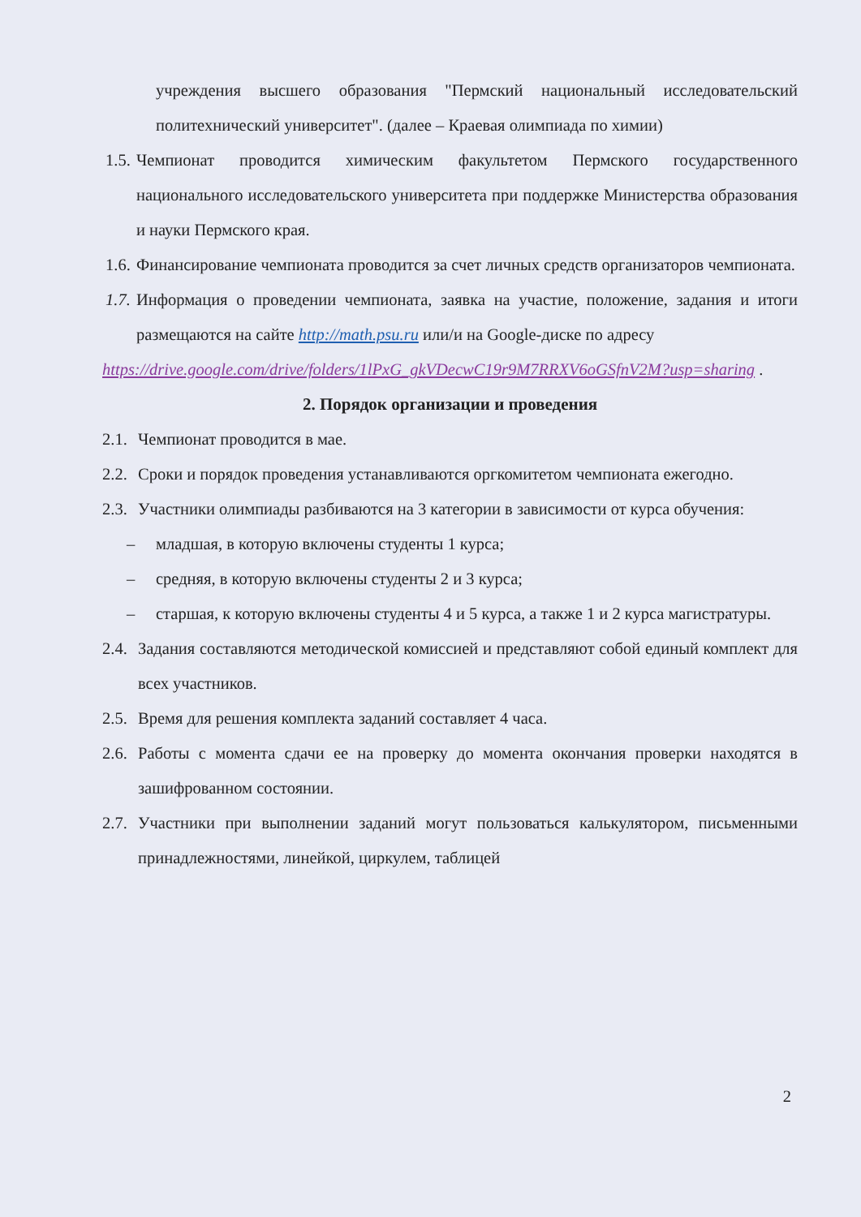учреждения высшего образования "Пермский национальный исследовательский политехнический университет". (далее – Краевая олимпиада по химии)
1.5.
Чемпионат проводится химическим факультетом Пермского государственного национального исследовательского университета при поддержке Министерства образования и науки Пермского края.
1.6.
Финансирование чемпионата проводится за счет личных средств организаторов чемпионата.
1.7.
Информация о проведении чемпионата, заявка на участие, положение, задания и итоги размещаются на сайте http://math.psu.ru или/и на Google-диске по адресу
https://drive.google.com/drive/folders/1lPxG_gkVDecwC19r9M7RRXV6oGSfnV2M?usp=sharing .
2. Порядок организации и проведения
2.1.
Чемпионат проводится в мае.
2.2.
Сроки и порядок проведения устанавливаются оргкомитетом чемпионата ежегодно.
2.3.
Участники олимпиады разбиваются на 3 категории в зависимости от курса обучения:
– младшая, в которую включены студенты 1 курса;
– средняя, в которую включены студенты 2 и 3 курса;
– старшая, к которую включены студенты 4 и 5 курса, а также 1 и 2 курса магистратуры.
2.4.
Задания составляются методической комиссией и представляют собой единый комплект для всех участников.
2.5.
Время для решения комплекта заданий составляет 4 часа.
2.6.
Работы с момента сдачи ее на проверку до момента окончания проверки находятся в зашифрованном состоянии.
2.7.
Участники при выполнении заданий могут пользоваться калькулятором, письменными принадлежностями, линейкой, циркулем, таблицей
2